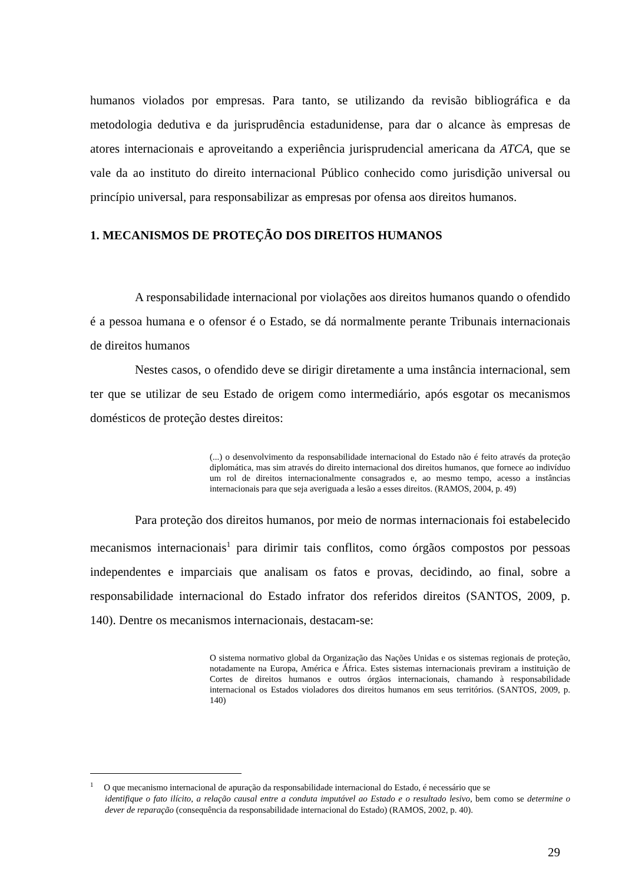humanos violados por empresas. Para tanto, se utilizando da revisão bibliográfica e da metodologia dedutiva e da jurisprudência estadunidense, para dar o alcance às empresas de atores internacionais e aproveitando a experiência jurisprudencial americana da ATCA, que se vale da ao instituto do direito internacional Público conhecido como jurisdição universal ou princípio universal, para responsabilizar as empresas por ofensa aos direitos humanos.
1. MECANISMOS DE PROTEÇÃO DOS DIREITOS HUMANOS
A responsabilidade internacional por violações aos direitos humanos quando o ofendido é a pessoa humana e o ofensor é o Estado, se dá normalmente perante Tribunais internacionais de direitos humanos
Nestes casos, o ofendido deve se dirigir diretamente a uma instância internacional, sem ter que se utilizar de seu Estado de origem como intermediário, após esgotar os mecanismos domésticos de proteção destes direitos:
(...) o desenvolvimento da responsabilidade internacional do Estado não é feito através da proteção diplomática, mas sim através do direito internacional dos direitos humanos, que fornece ao indivíduo um rol de direitos internacionalmente consagrados e, ao mesmo tempo, acesso a instâncias internacionais para que seja averiguada a lesão a esses direitos. (RAMOS, 2004, p. 49)
Para proteção dos direitos humanos, por meio de normas internacionais foi estabelecido mecanismos internacionais<sup>1</sup> para dirimir tais conflitos, como órgãos compostos por pessoas independentes e imparciais que analisam os fatos e provas, decidindo, ao final, sobre a responsabilidade internacional do Estado infrator dos referidos direitos (SANTOS, 2009, p. 140). Dentre os mecanismos internacionais, destacam-se:
O sistema normativo global da Organização das Nações Unidas e os sistemas regionais de proteção, notadamente na Europa, América e África. Estes sistemas internacionais previram a instituição de Cortes de direitos humanos e outros órgãos internacionais, chamando à responsabilidade internacional os Estados violadores dos direitos humanos em seus territórios. (SANTOS, 2009, p. 140)
<sup>1</sup> O que mecanismo internacional de apuração da responsabilidade internacional do Estado, é necessário que se
identifique o fato ilícito, a relação causal entre a conduta imputável ao Estado e o resultado lesivo, bem como se determine o dever de reparação (consequência da responsabilidade internacional do Estado) (RAMOS, 2002, p. 40).
29